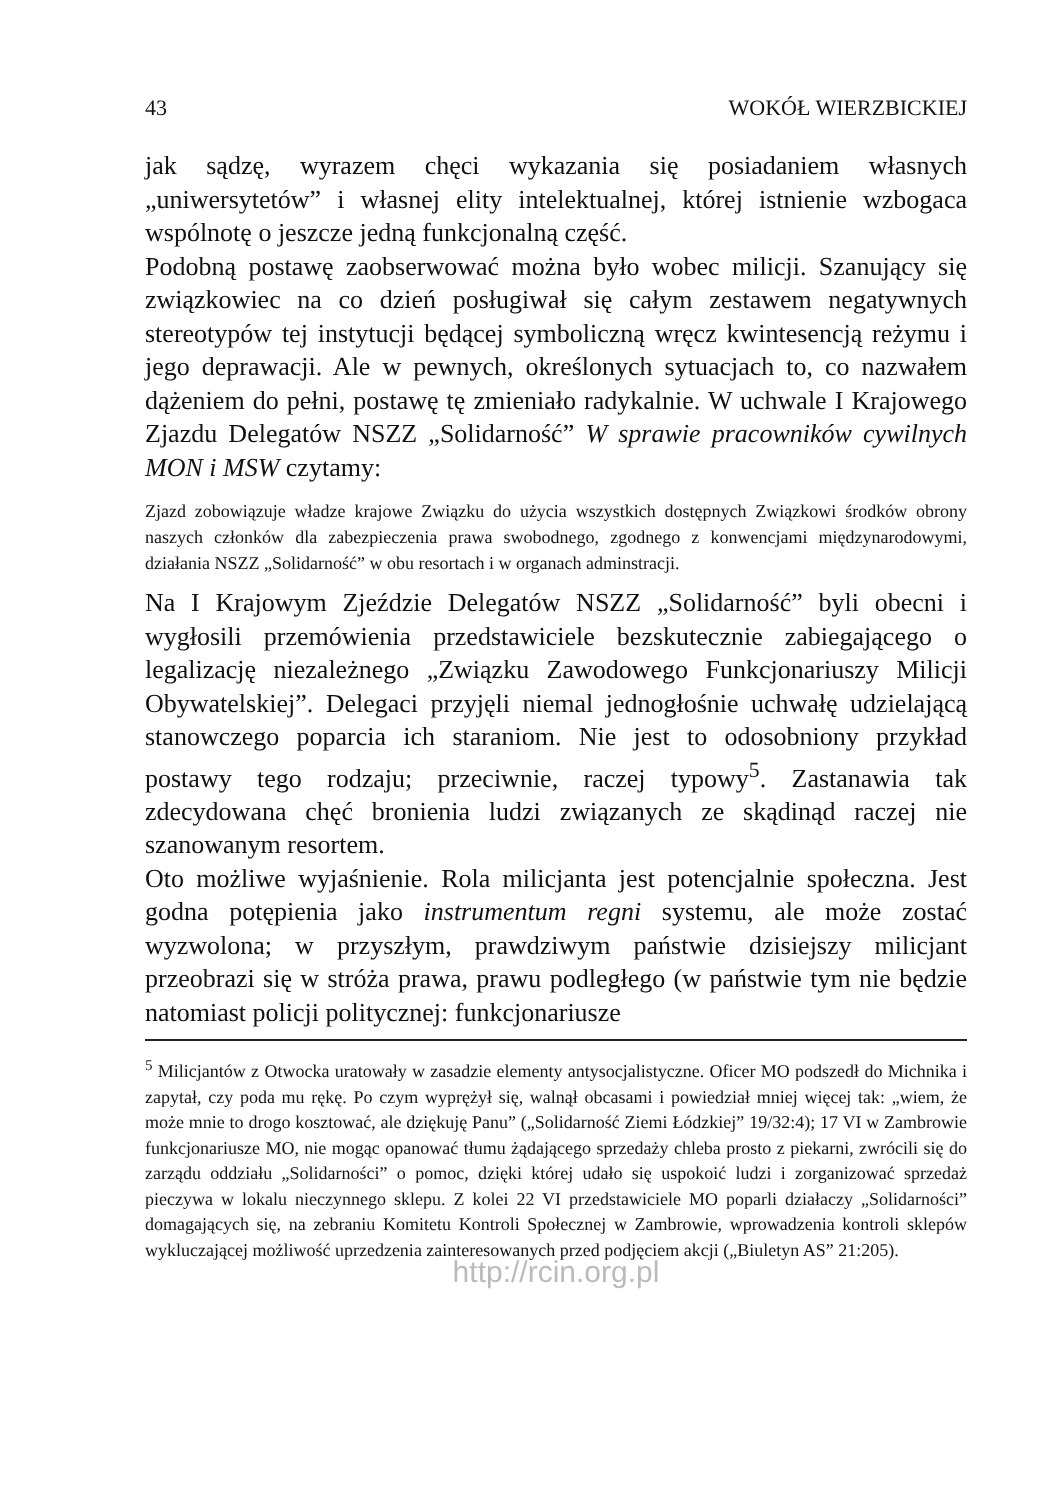43 WOKÓŁ WIERZBICKIEJ
jak sądzę, wyrazem chęci wykazania się posiadaniem własnych „uniwersytetów” i własnej elity intelektualnej, której istnienie wzbogaca wspólnotę o jeszcze jedną funkcjonalną część.
Podobną postawę zaobserwować można było wobec milicji. Szanujący się związkowiec na co dzień posługiwał się całym zestawem negatywnych stereotypów tej instytucji będącej symboliczną wręcz kwintesencją reżymu i jego deprawacji. Ale w pewnych, określonych sytuacjach to, co nazwałem dążeniem do pełni, postawę tę zmieniało radykalnie. W uchwale I Krajowego Zjazdu Delegatów NSZZ „Solidarność” W sprawie pracowników cywilnych MON i MSW czytamy:
Zjazd zobowiązuje władze krajowe Związku do użycia wszystkich dostępnych Związkowi środków obrony naszych członków dla zabezpieczenia prawa swobodnego, zgodnego z konwencjami międzynarodowymi, działania NSZZ „Solidarność” w obu resortach i w organach adminstracji.
Na I Krajowym Zjeździe Delegatów NSZZ „Solidarność” byli obecni i wygłosili przemówienia przedstawiciele bezskutecznie zabiegającego o legalizację niezależnego „Związku Zawodowego Funkcjonariuszy Milicji Obywatelskiej”. Delegaci przyjęli niemal jednogłośnie uchwałę udzielającą stanowczego poparcia ich staraniom. Nie jest to odosobniony przykład postawy tego rodzaju; przeciwnie, raczej typowy<sup>5</sup>. Zastanawia tak zdecydowana chęć bronienia ludzi związanych ze skądinąd raczej nie szanowanym resortem.
Oto możliwe wyjaśnienie. Rola milicjanta jest potencjalnie społeczna. Jest godna potępienia jako instrumentum regni systemu, ale może zostać wyzwolona; w przyszłym, prawdziwym państwie dzisiejszy milicjant przeobrazi się w stróża prawa, prawu podległego (w państwie tym nie będzie natomiast policji politycznej: funkcjonariusze
<sup>5</sup> Milicjantów z Otwocka uratowały w zasadzie elementy antysocjalistyczne. Oficer MO podszedł do Michnika i zapytał, czy poda mu rękę. Po czym wyprężył się, walnął obcasami i powiedział mniej więcej tak: „wiem, że może mnie to drogo kosztować, ale dziękuję Panu” („Solidarność Ziemi Łódzkiej” 19/32:4); 17 VI w Zambrowie funkcjonariusze MO, nie mogąc opanować tłumu żądającego sprzedaży chleba prosto z piekarni, zwrócili się do zarządu oddziału „Solidarności” o pomoc, dzięki której udało się uspokoić ludzi i zorganizować sprzedaż pieczywa w lokalu nieczynnego sklepu. Z kolei 22 VI przedstawiciele MO poparli działaczy „Solidarności” domagających się, na zebraniu Komitetu Kontroli Społecznej w Zambrowie, wprowadzenia kontroli sklepów wykluczającej możliwość uprzedzenia zainteresowanych przed podjęciem akcji („Biuletyn AS” 21:205).
http://rcin.org.pl